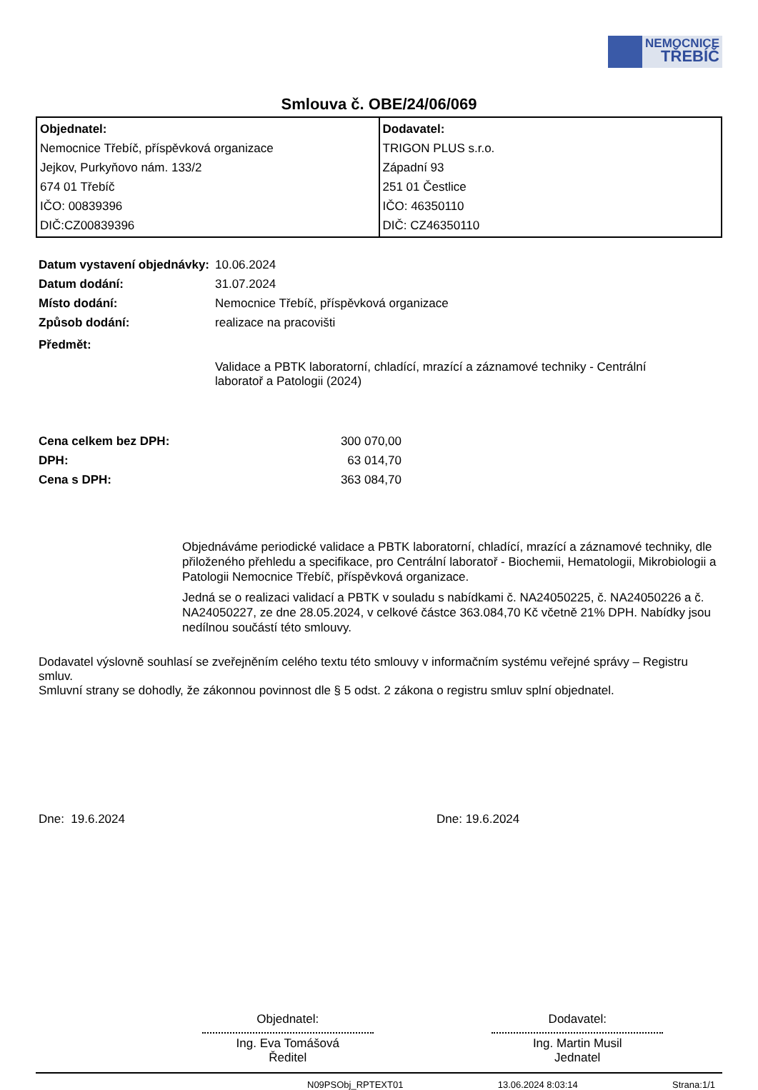NEMOCNICE
TŘEBÍČ
Smlouva č. OBE/24/06/069
| Objednatel: Nemocnice Třebíč, příspěvková organizace Jejkov, Purkyňovo nám. 133/2 674 01 Třebíč IČO: 00839396 DIČ:CZ00839396 | Dodavatel: TRIGON PLUS s.r.o. Západní 93 251 01 Čestlice IČO: 46350110 DIČ: CZ46350110 |
| Datum vystavení objednávky: | 10.06.2024 |
| Datum dodání: | 31.07.2024 |
| Místo dodání: | Nemocnice Třebíč, příspěvková organizace |
| Způsob dodání: | realizace na pracovišti |
| Předmět: | |
| | Validace a PBTK laboratorní, chladící, mrazící a záznamové techniky - Centrální laboratoř a Patologii (2024) |
| Cena celkem bez DPH: | 300 070,00 |
| DPH: | 63 014,70 |
| Cena s DPH: | 363 084,70 |
Objednáváme periodické validace a PBTK laboratorní, chladící, mrazící a záznamové techniky, dle přiloženého přehledu a specifikace, pro Centrální laboratoř - Biochemii, Hematologii, Mikrobiologii a Patologii Nemocnice Třebíč, příspěvková organizace.
Jedná se o realizaci validací a PBTK v souladu s nabídkami č. NA24050225, č. NA24050226 a č. NA24050227, ze dne 28.05.2024, v celkové částce 363.084,70 Kč včetně 21% DPH. Nabídky jsou nedílnou součástí této smlouvy.
Dodavatel výslovně souhlasí se zveřejněním celého textu této smlouvy v informačním systému veřejné správy – Registru smluv.
Smluvní strany se dohodly, že zákonnou povinnost dle § 5 odst. 2 zákona o registru smluv splní objednatel.
Dne: 19.6.2024 Dne: 19.6.2024
Objednatel:
Ing. Eva Tomášová
Ředitel
Dodavatel:
Ing. Martin Musil
Jednatel
N09PSObj_RPTEXT01 13.06.2024 8:03:14 Strana:1/1